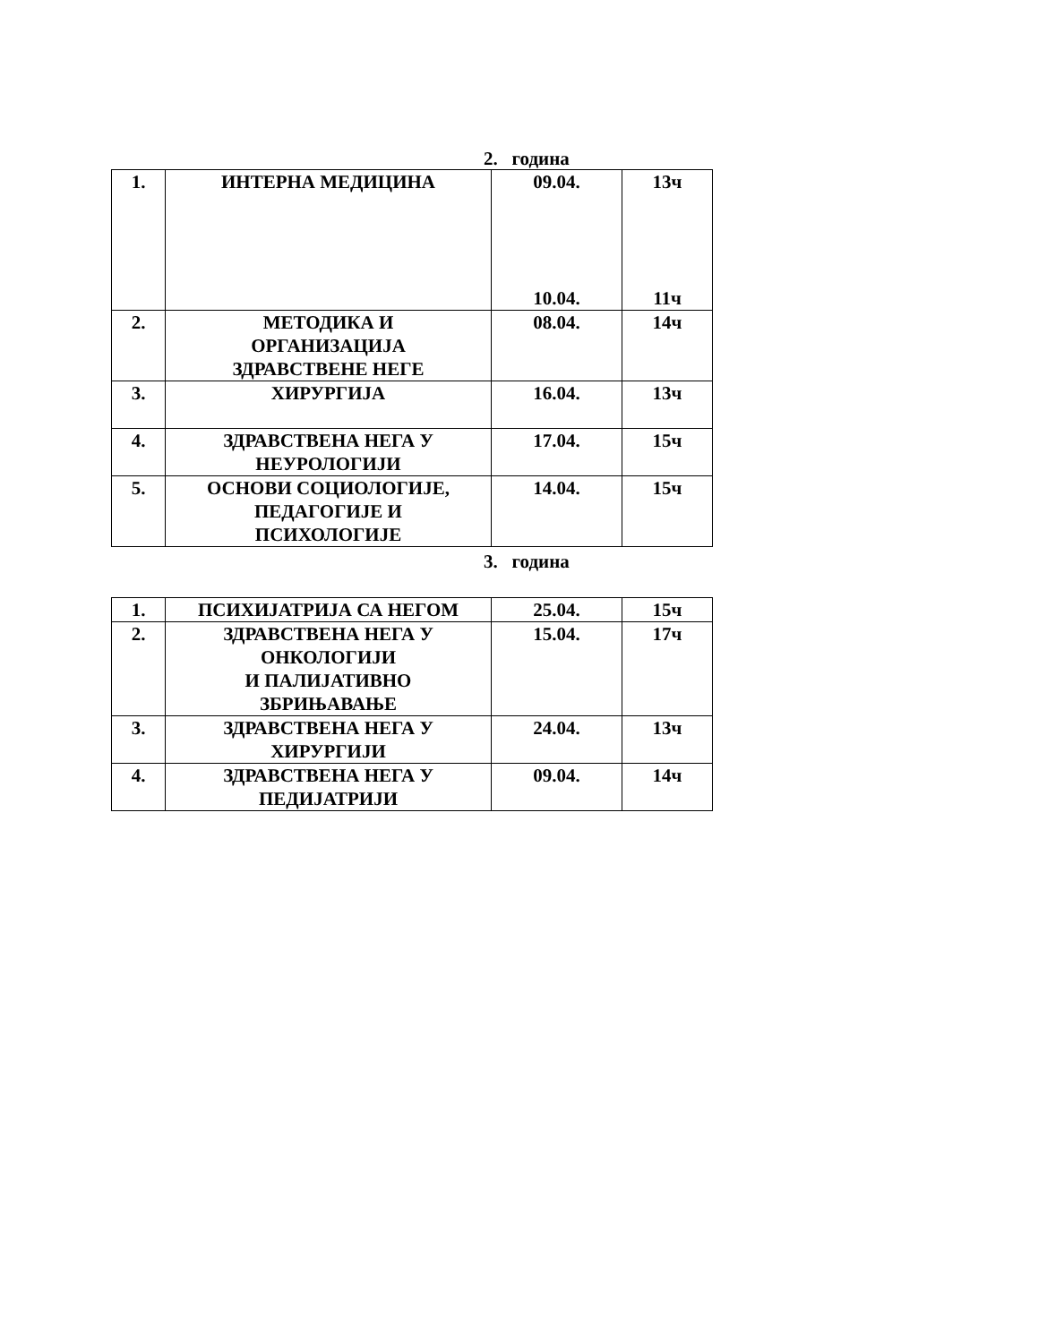2. година
| 1. | ИНТЕРНА МЕДИЦИНА | 09.04. 10.04. | 13ч 11ч |
| 2. | МЕТОДИКА И ОРГАНИЗАЦИЈА ЗДРАВСТВЕНЕ НЕГЕ | 08.04. | 14ч |
| 3. | ХИРУРГИЈА | 16.04. | 13ч |
| 4. | ЗДРАВСТВЕНА НЕГА У НЕУРОЛОГИЈИ | 17.04. | 15ч |
| 5. | ОСНОВИ СОЦИОЛОГИЈЕ, ПЕДАГОГИЈЕ И ПСИХОЛОГИЈЕ | 14.04. | 15ч |
3. година
| 1. | ПСИХИЈАТРИЈА СА НЕГОМ | 25.04. | 15ч |
| 2. | ЗДРАВСТВЕНА НЕГА У ОНКОЛОГИЈИ И ПАЛИЈАТИВНО ЗБРИЊАВАЊЕ | 15.04. | 17ч |
| 3. | ЗДРАВСТВЕНА НЕГА У ХИРУРГИЈИ | 24.04. | 13ч |
| 4. | ЗДРАВСТВЕНА НЕГА У ПЕДИЈАТРИЈИ | 09.04. | 14ч |